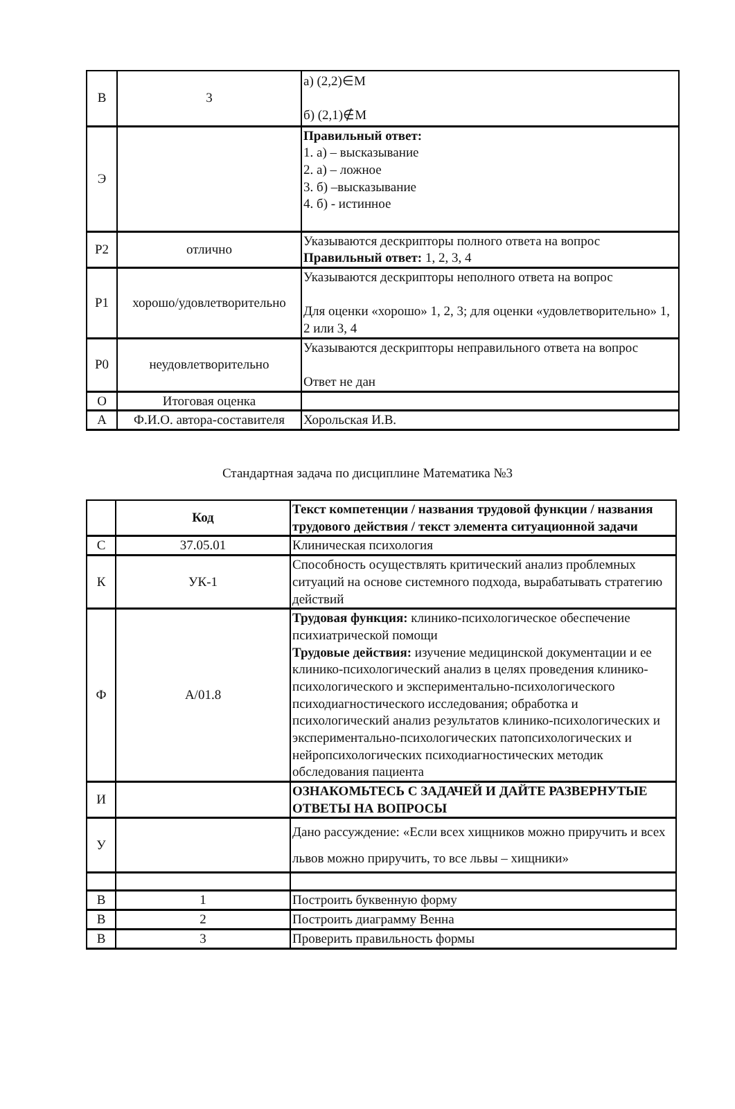| В | 3 | а) (2,2)∈M б) (2,1)∉M |
| Э | | Правильный ответ: 1. а) – высказывание 2. а) – ложное 3. б) –высказывание 4. б) - истинное |
| Р2 | отлично | Указываются дескрипторы полного ответа на вопрос Правильный ответ: 1, 2, 3, 4 |
| Р1 | хорошо/удовлетворительно | Указываются дескрипторы неполного ответа на вопрос Для оценки «хорошо» 1, 2, 3; для оценки «удовлетворительно» 1, 2 или 3, 4 |
| Р0 | неудовлетворительно | Указываются дескрипторы неправильного ответа на вопрос Ответ не дан |
| О | Итоговая оценка | |
| А | Ф.И.О. автора-составителя | Хорольская И.В. |
Стандартная задача по дисциплине Математика №3
| | Код | Текст компетенции / названия трудовой функции / названия трудового действия / текст элемента ситуационной задачи |
| С | 37.05.01 | Клиническая психология |
| К | УК-1 | Способность осуществлять критический анализ проблемных ситуаций на основе системного подхода, вырабатывать стратегию действий |
| Ф | А/01.8 | Трудовая функция: клинико-психологическое обеспечение психиатрической помощи Трудовые действия: изучение медицинской документации и ее клинико-психологический анализ в целях проведения клинико-психологического и экспериментально-психологического психодиагностического исследования; обработка и психологический анализ результатов клинико-психологических и экспериментально-психологических патопсихологических и нейропсихологических психодиагностических методик обследования пациента |
| И | | ОЗНАКОМЬТЕСЬ С ЗАДАЧЕЙ И ДАЙТЕ РАЗВЕРНУТЫЕ ОТВЕТЫ НА ВОПРОСЫ |
| У | | Дано рассуждение: «Если всех хищников можно приручить и всех львов можно приручить, то все львы – хищники» |
| В | 1 | Построить буквенную форму |
| В | 2 | Построить диаграмму Венна |
| В | 3 | Проверить правильность формы |